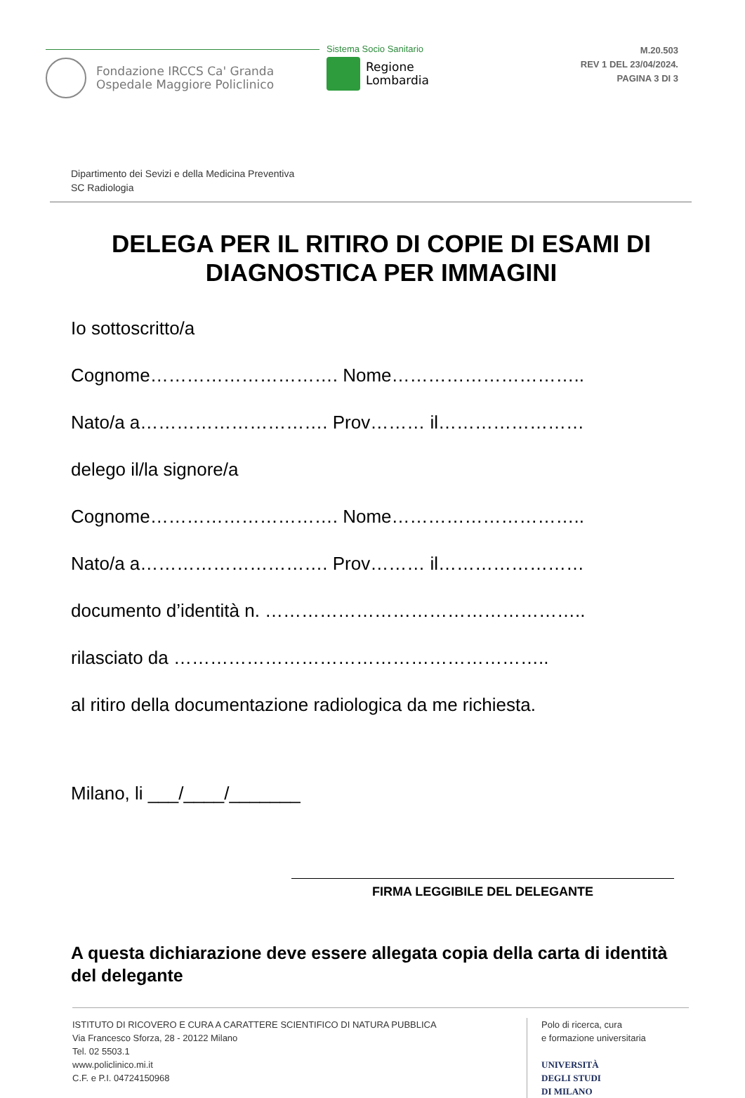Fondazione IRCCS Ca' Granda
Ospedale Maggiore Policlinico
Sistema Socio Sanitario
Regione
Lombardia
M.20.503
REV 1 DEL 23/04/2024.
PAGINA 3 DI 3
Dipartimento dei Sevizi e della Medicina Preventiva
SC Radiologia
DELEGA PER IL RITIRO DI COPIE DI ESAMI DI DIAGNOSTICA PER IMMAGINI
Io sottoscritto/a
Cognome…………………………. Nome…………………………..
Nato/a a…………………………. Prov……… il……………………
delego il/la signore/a
Cognome…………………………. Nome…………………………..
Nato/a a…………………………. Prov……… il……………………
documento d’identità n. ……………………………………………..
rilasciato da ……………………………………………………..
al ritiro della documentazione radiologica da me richiesta.
Milano, li ___/____/_______
FIRMA LEGGIBILE DEL DELEGANTE
A questa dichiarazione deve essere allegata copia della carta di identità del delegante
ISTITUTO DI RICOVERO E CURA A CARATTERE SCIENTIFICO DI NATURA PUBBLICA
Via Francesco Sforza, 28 - 20122 Milano
Tel. 02 5503.1
www.policlinico.mi.it
C.F. e P.I. 04724150968
Polo di ricerca, cura
e formazione universitaria
UNIVERSITÀ
DEGLI STUDI
DI MILANO